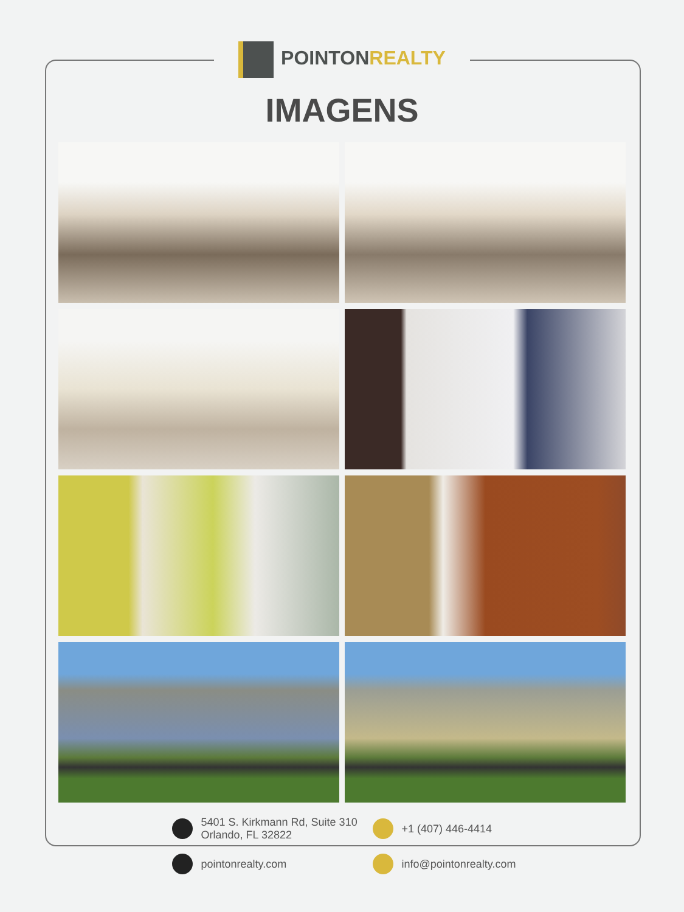POINTONREALTY
IMAGENS
5401 S. Kirkmann Rd, Suite 310
Orlando, FL 32822
+1 (407) 446-4414
pointonrealty.com
info@pointonrealty.com